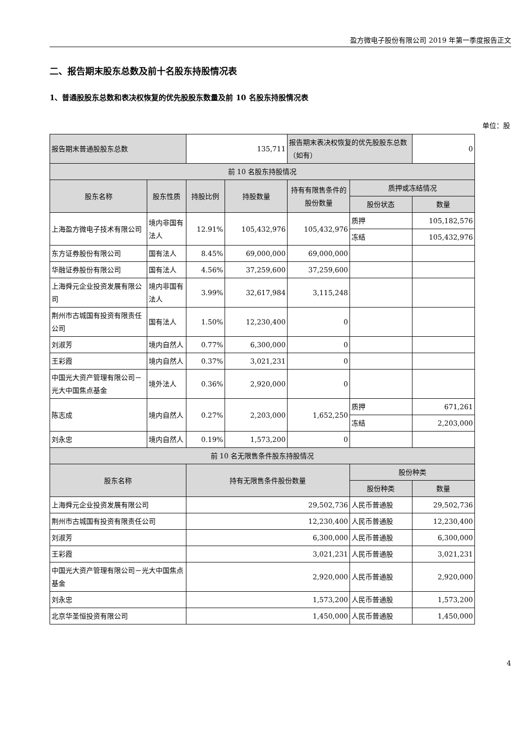盈方微电子股份有限公司 2019 年第一季度报告正文
二、报告期末股东总数及前十名股东持股情况表
1、普通股股东总数和表决权恢复的优先股股东数量及前 10 名股东持股情况表
单位：股
| 报告期末普通股股东总数 | | 135,711 | | 报告期末表决权恢复的优先股股东总数（如有） | | 0 |
| 前 10 名股东持股情况 | | | | | | |
| 股东名称 | 股东性质 | 持股比例 | 持股数量 | 持有有限售条件的股份数量 | 质押或冻结情况 | |
| | | | | | 股份状态 | 数量 |
| 上海盈方微电子技术有限公司 | 境内非国有法人 | 12.91% | 105,432,976 | 105,432,976 | 质押 | 105,182,576 |
| | | | | | 冻结 | 105,432,976 |
| 东方证券股份有限公司 | 国有法人 | 8.45% | 69,000,000 | 69,000,000 | | |
| 华融证券股份有限公司 | 国有法人 | 4.56% | 37,259,600 | 37,259,600 | | |
| 上海舜元企业投资发展有限公司 | 境内非国有法人 | 3.99% | 32,617,984 | 3,115,248 | | |
| 荆州市古城国有投资有限责任公司 | 国有法人 | 1.50% | 12,230,400 | 0 | | |
| 刘淑芳 | 境内自然人 | 0.77% | 6,300,000 | 0 | | |
| 王彩霞 | 境内自然人 | 0.37% | 3,021,231 | 0 | | |
| 中国光大资产管理有限公司－光大中国焦点基金 | 境外法人 | 0.36% | 2,920,000 | 0 | | |
| 陈志成 | 境内自然人 | 0.27% | 2,203,000 | 1,652,250 | 质押 | 671,261 |
| | | | | | 冻结 | 2,203,000 |
| 刘永忠 | 境内自然人 | 0.19% | 1,573,200 | 0 | | |
| 前 10 名无限售条件股东持股情况 | | | | | | |
| 股东名称 | | 持有无限售条件股份数量 | | | 股份种类 | |
| | | | | | 股份种类 | 数量 |
| 上海舜元企业投资发展有限公司 | | 29,502,736 | | | 人民币普通股 | 29,502,736 |
| 荆州市古城国有投资有限责任公司 | | 12,230,400 | | | 人民币普通股 | 12,230,400 |
| 刘淑芳 | | 6,300,000 | | | 人民币普通股 | 6,300,000 |
| 王彩霞 | | 3,021,231 | | | 人民币普通股 | 3,021,231 |
| 中国光大资产管理有限公司－光大中国焦点基金 | | 2,920,000 | | | 人民币普通股 | 2,920,000 |
| 刘永忠 | | 1,573,200 | | | 人民币普通股 | 1,573,200 |
| 北京华圣恒投资有限公司 | | 1,450,000 | | | 人民币普通股 | 1,450,000 |
4